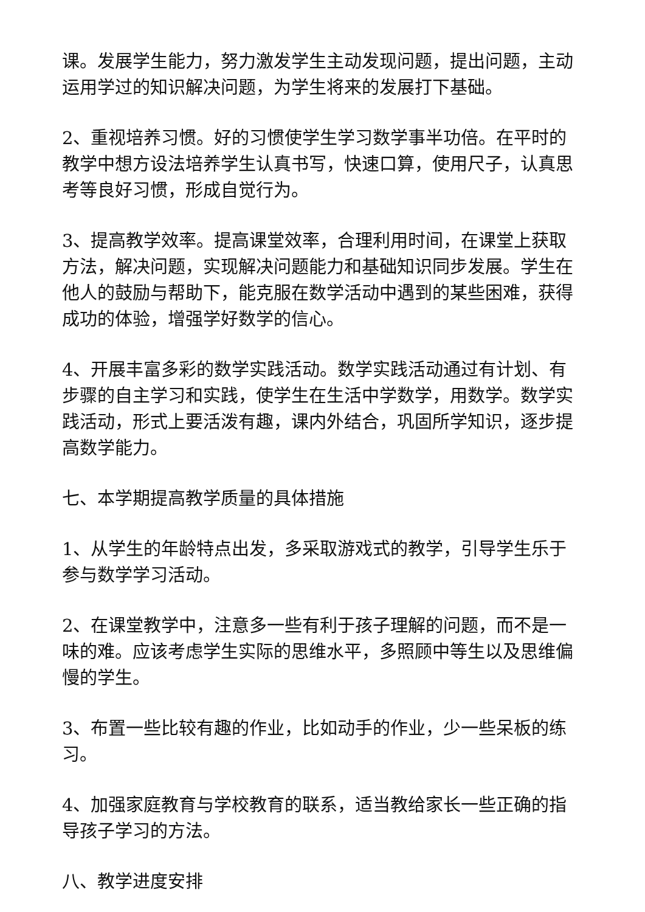课。发展学生能力，努力激发学生主动发现问题，提出问题，主动运用学过的知识解决问题，为学生将来的发展打下基础。
2、重视培养习惯。好的习惯使学生学习数学事半功倍。在平时的教学中想方设法培养学生认真书写，快速口算，使用尺子，认真思考等良好习惯，形成自觉行为。
3、提高教学效率。提高课堂效率，合理利用时间，在课堂上获取方法，解决问题，实现解决问题能力和基础知识同步发展。学生在他人的鼓励与帮助下，能克服在数学活动中遇到的某些困难，获得成功的体验，增强学好数学的信心。
4、开展丰富多彩的数学实践活动。数学实践活动通过有计划、有步骤的自主学习和实践，使学生在生活中学数学，用数学。数学实践活动，形式上要活泼有趣，课内外结合，巩固所学知识，逐步提高数学能力。
七、本学期提高教学质量的具体措施
1、从学生的年龄特点出发，多采取游戏式的教学，引导学生乐于参与数学学习活动。
2、在课堂教学中，注意多一些有利于孩子理解的问题，而不是一味的难。应该考虑学生实际的思维水平，多照顾中等生以及思维偏慢的学生。
3、布置一些比较有趣的作业，比如动手的作业，少一些呆板的练习。
4、加强家庭教育与学校教育的联系，适当教给家长一些正确的指导孩子学习的方法。
八、教学进度安排